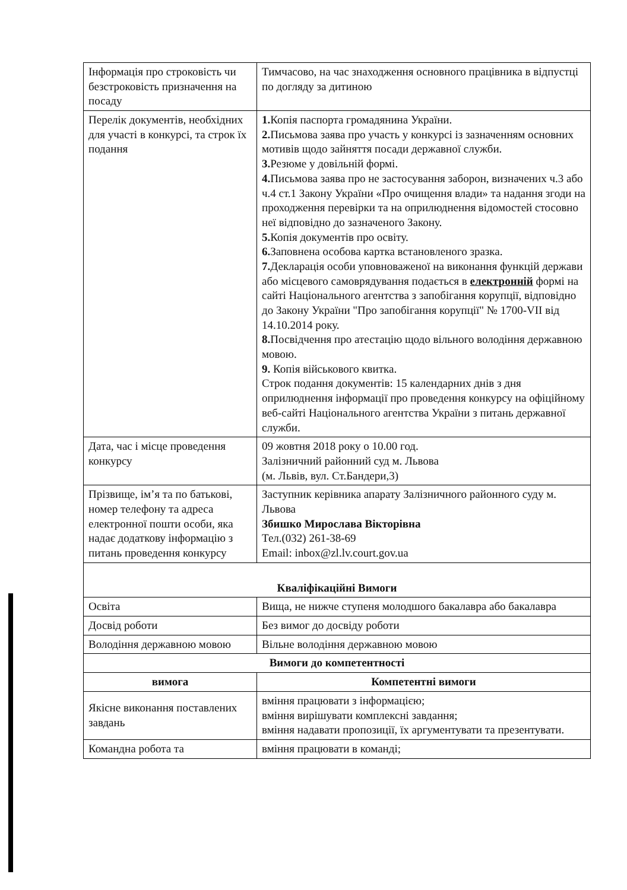| Інформація про строковість чи безстроковість призначення на посаду | Тимчасово, на час знаходження основного працівника в відпустці по догляду за дитиною |
| Перелік документів, необхідних для участі в конкурсі, та строк їх подання | 1. Копія паспорта громадянина України. 2. Письмова заява про участь у конкурсі із зазначенням основних мотивів щодо зайняття посади державної служби. 3. Резюме у довільній формі. 4. Письмова заява про не застосування заборон, визначених ч.3 або ч.4 ст.1 Закону України «Про очищення влади» та надання згоди на проходження перевірки та на оприлюднення відомостей стосовно неї відповідно до зазначеного Закону. 5. Копія документів про освіту. 6. Заповнена особова картка встановленого зразка. 7. Декларація особи уповноваженої на виконання функцій держави або місцевого самоврядування подається в електронній формі на сайті Національного агентства з запобігання корупції, відповідно до Закону України "Про запобігання корупції" № 1700-VII від 14.10.2014 року. 8. Посвідчення про атестацію щодо вільного володіння державною мовою. 9. Копія військового квитка. Строк подання документів: 15 календарних днів з дня оприлюднення інформації про проведення конкурсу на офіційному веб-сайті Національного агентства України з питань державної служби. |
| Дата, час і місце проведення конкурсу | 09 жовтня 2018 року о 10.00 год. Залізничний районний суд м. Львова (м. Львів, вул. Ст.Бандери,3) |
| Прізвище, ім’я та по батькові, номер телефону та адреса електронної пошти особи, яка надає додаткову інформацію з питань проведення конкурсу | Заступник керівника апарату Залізничного районного суду м. Львова Збишко Мирослава Вікторівна Тел.(032) 261-38-69 Email: inbox@zl.lv.court.gov.ua |
| Кваліфікаційні Вимоги | |
| Освіта | Вища, не нижче ступеня молодшого бакалавра або бакалавра |
| Досвід роботи | Без вимог до досвіду роботи |
| Володіння державною мовою | Вільне володіння державною мовою |
| Вимоги до компетентності | |
| вимога | Компетентні вимоги |
| Якісне виконання поставлених завдань | вміння працювати з інформацією; вміння вирішувати комплексні завдання; вміння надавати пропозиції, їх аргументувати та презентувати. |
| Командна робота та | вміння працювати в команді; |